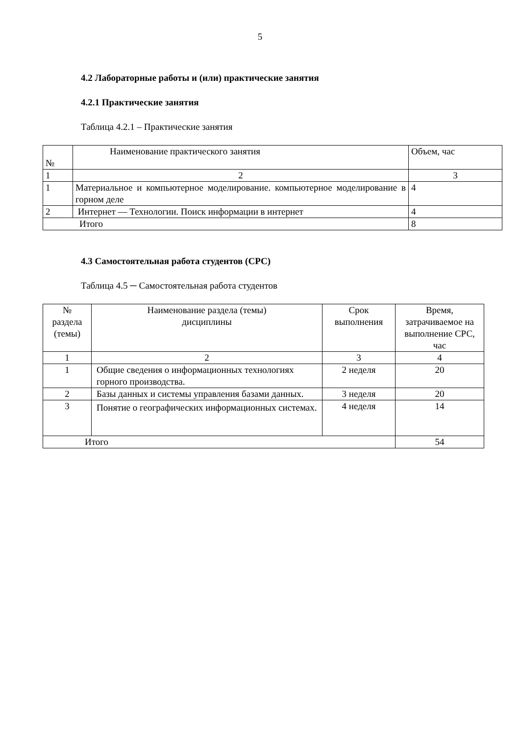5
4.2 Лабораторные работы и (или) практические занятия
4.2.1 Практические занятия
Таблица 4.2.1 – Практические занятия
| № | Наименование практического занятия | Объем, час |
| 1 | 2 | 3 |
| 1 | Материальное и компьютерное моделирование. компьютерное моделирование в горном деле | 4 |
| 2 | Интернет — Технологии. Поиск информации в интернет | 4 |
| Итого | | 8 |
4.3 Самостоятельная работа студентов (СРС)
Таблица 4.5 ─ Самостоятельная работа студентов
| № раздела (темы) | Наименование раздела (темы) дисциплины | Срок выполнения | Время, затрачиваемое на выполнение СРС, час |
| 1 | 2 | 3 | 4 |
| 1 | Общие сведения о информационных технологиях горного производства. | 2 неделя | 20 |
| 2 | Базы данных и системы управления базами данных. | 3 неделя | 20 |
| 3 | Понятие о географических информационных системах. | 4 неделя | 14 |
| Итого | | | 54 |